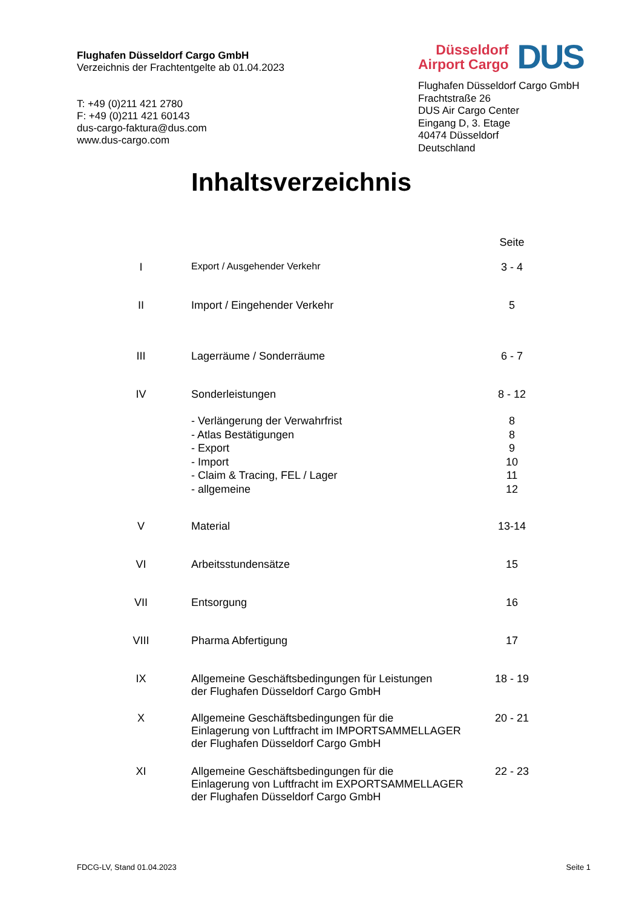Flughafen Düsseldorf Cargo GmbH
Verzeichnis der Frachtentgelte ab 01.04.2023
T: +49 (0)211 421 2780
F: +49 (0)211 421 60143
dus-cargo-faktura@dus.com
www.dus-cargo.com
Düsseldorf
Airport Cargo
DUS
Flughafen Düsseldorf Cargo GmbH
Frachtstraße 26
DUS Air Cargo Center
Eingang D, 3. Etage
40474 Düsseldorf
Deutschland
Inhaltsverzeichnis
| | | Seite |
| I | Export / Ausgehender Verkehr | 3 - 4 |
| II | Import / Eingehender Verkehr | 5 |
| III | Lagerräume / Sonderräume | 6 - 7 |
| IV | Sonderleistungen | 8 - 12 |
| | - Verlängerung der Verwahrfrist - Atlas Bestätigungen - Export - Import - Claim & Tracing, FEL / Lager - allgemeine | 8 8 9 10 11 12 |
| V | Material | 13-14 |
| VI | Arbeitsstundensätze | 15 |
| VII | Entsorgung | 16 |
| VIII | Pharma Abfertigung | 17 |
| IX | Allgemeine Geschäftsbedingungen für Leistungen der Flughafen Düsseldorf Cargo GmbH | 18 - 19 |
| X | Allgemeine Geschäftsbedingungen für die Einlagerung von Luftfracht im IMPORTSAMMELLAGER der Flughafen Düsseldorf Cargo GmbH | 20 - 21 |
| XI | Allgemeine Geschäftsbedingungen für die Einlagerung von Luftfracht im EXPORTSAMMELLAGER der Flughafen Düsseldorf Cargo GmbH | 22 - 23 |
FDCG-LV, Stand 01.04.2023 Seite 1